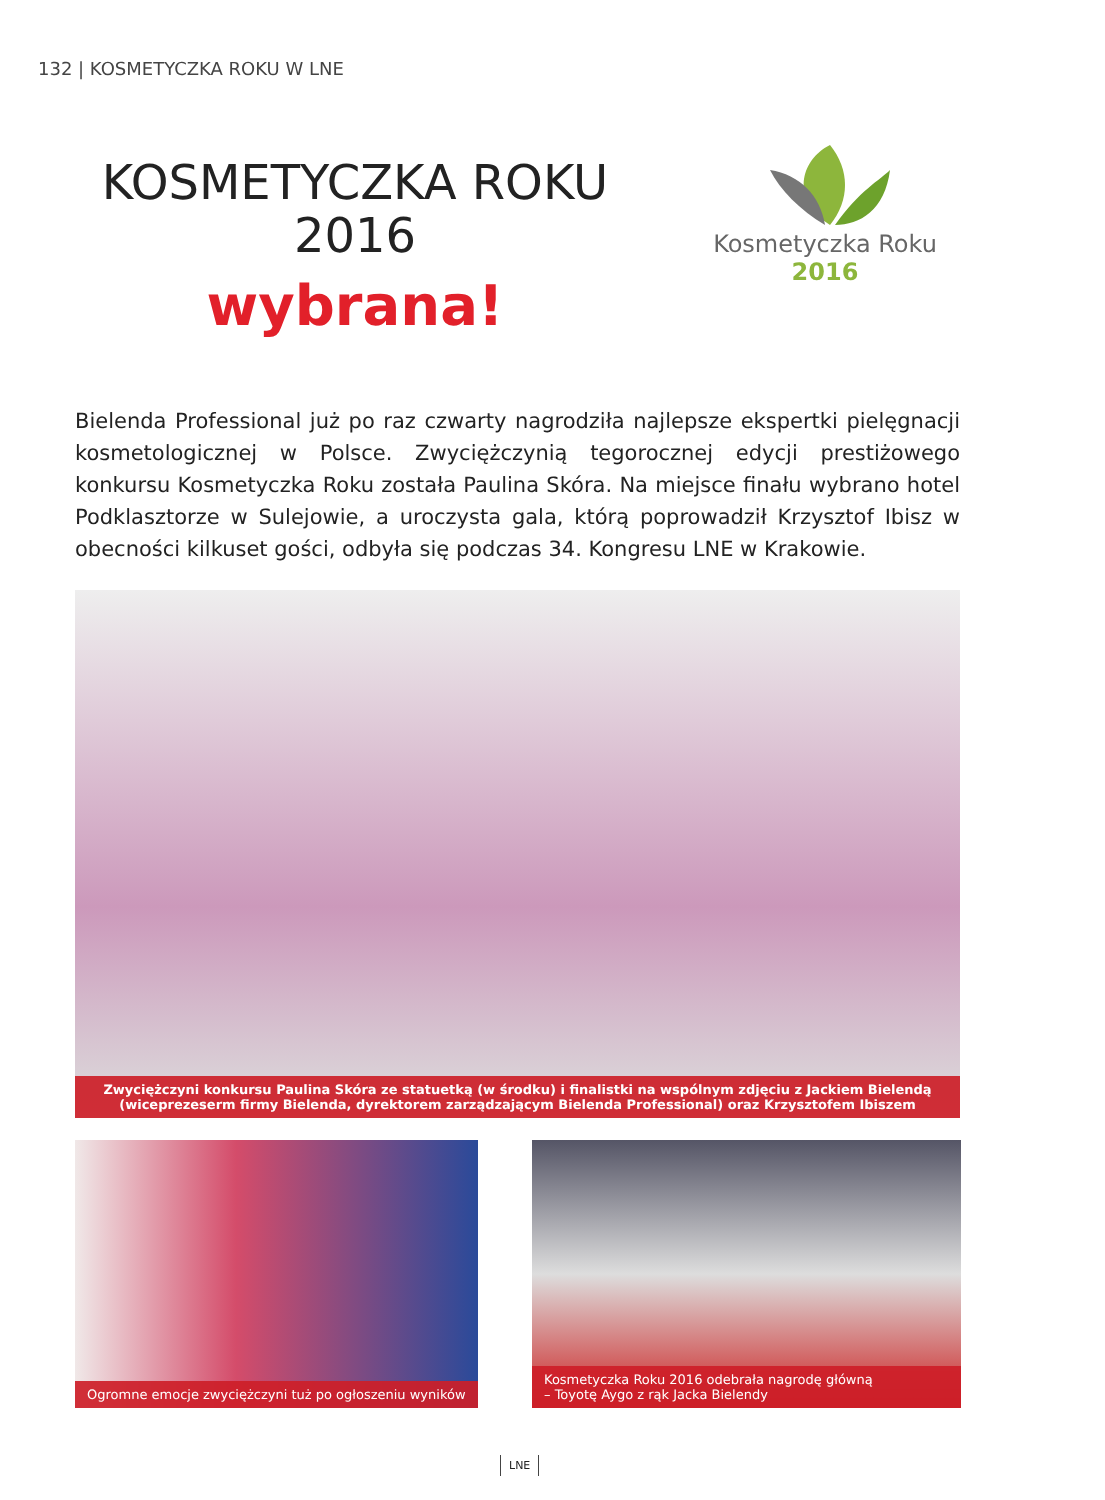132 | KOSMETYCZKA ROKU W LNE
KOSMETYCZKA ROKU
2016
wybrana!
Kosmetyczka Roku
2016
Bielenda Professional już po raz czwarty nagrodziła najlepsze ekspertki pielęgnacji kosmetologicznej w Polsce. Zwyciężczynią tegorocznej edycji prestiżowego konkursu Kosmetyczka Roku została Paulina Skóra. Na miejsce finału wybrano hotel Podklasztorze w Sulejowie, a uroczysta gala, którą poprowadził Krzysztof Ibisz w obecności kilkuset gości, odbyła się podczas 34. Kongresu LNE w Krakowie.
Zwyciężczyni konkursu Paulina Skóra ze statuetką (w środku) i finalistki na wspólnym zdjęciu z Jackiem Bielendą
(wiceprezeserm firmy Bielenda, dyrektorem zarządzającym Bielenda Professional) oraz Krzysztofem Ibiszem
Ogromne emocje zwyciężczyni tuż po ogłoszeniu wyników
Kosmetyczka Roku 2016 odebrała nagrodę główną
– Toyotę Aygo z rąk Jacka Bielendy
LNE